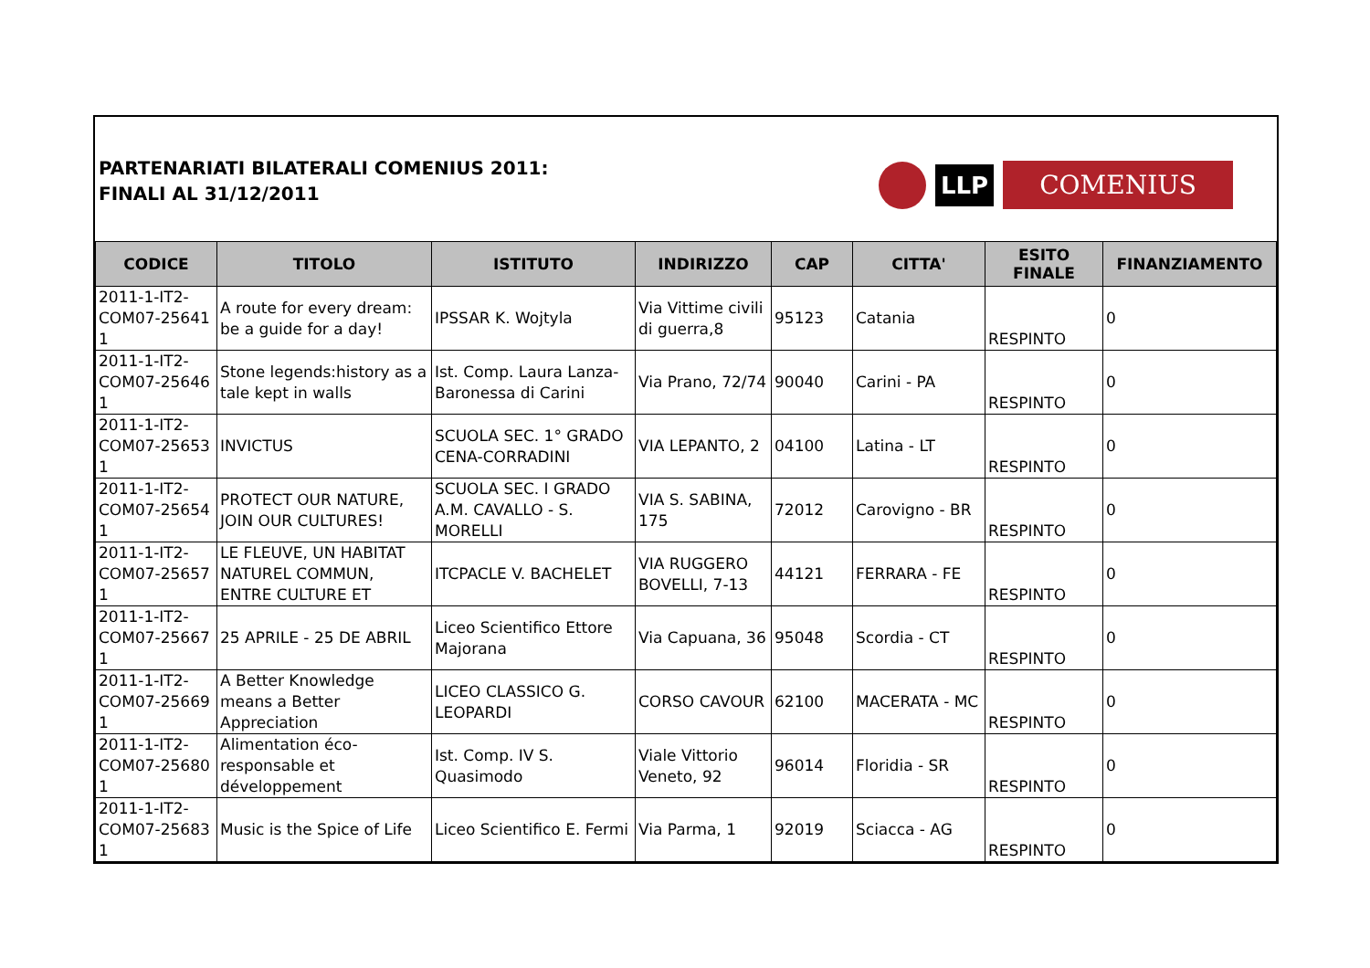PARTENARIATI BILATERALI COMENIUS 2011:
FINALI AL 31/12/2011
LLP COMENIUS
| CODICE | TITOLO | ISTITUTO | INDIRIZZO | CAP | CITTA' | ESITO FINALE | FINANZIAMENTO |
| --- | --- | --- | --- | --- | --- | --- | --- |
| 2011-1-IT2-COM07-25641 1 | A route for every dream: be a guide for a day! | IPSSAR K. Wojtyla | Via Vittime civili di guerra,8 | 95123 | Catania | RESPINTO | 0 |
| 2011-1-IT2-COM07-25646 1 | Stone legends:history as a tale kept in walls | Ist. Comp. Laura Lanza-Baronessa di Carini | Via Prano, 72/74 | 90040 | Carini - PA | RESPINTO | 0 |
| 2011-1-IT2-COM07-25653 1 | INVICTUS | SCUOLA SEC. 1° GRADO CENA-CORRADINI | VIA LEPANTO, 2 | 04100 | Latina - LT | RESPINTO | 0 |
| 2011-1-IT2-COM07-25654 1 | PROTECT OUR NATURE, JOIN OUR CULTURES! | SCUOLA SEC. I GRADO A.M. CAVALLO - S. MORELLI | VIA S. SABINA, 175 | 72012 | Carovigno - BR | RESPINTO | 0 |
| 2011-1-IT2-COM07-25657 1 | LE FLEUVE, UN HABITAT NATUREL COMMUN, ENTRE CULTURE ET | ITCPACLE V. BACHELET | VIA RUGGERO BOVELLI, 7-13 | 44121 | FERRARA - FE | RESPINTO | 0 |
| 2011-1-IT2-COM07-25667 1 | 25 APRILE - 25 DE ABRIL | Liceo Scientifico Ettore Majorana | Via Capuana, 36 | 95048 | Scordia - CT | RESPINTO | 0 |
| 2011-1-IT2-COM07-25669 1 | A Better Knowledge means a Better Appreciation | LICEO CLASSICO G. LEOPARDI | CORSO CAVOUR | 62100 | MACERATA - MC | RESPINTO | 0 |
| 2011-1-IT2-COM07-25680 1 | Alimentation éco-responsable et développement | Ist. Comp. IV S. Quasimodo | Viale Vittorio Veneto, 92 | 96014 | Floridia - SR | RESPINTO | 0 |
| 2011-1-IT2-COM07-25683 1 | Music is the Spice of Life | Liceo Scientifico E. Fermi | Via Parma, 1 | 92019 | Sciacca - AG | RESPINTO | 0 |